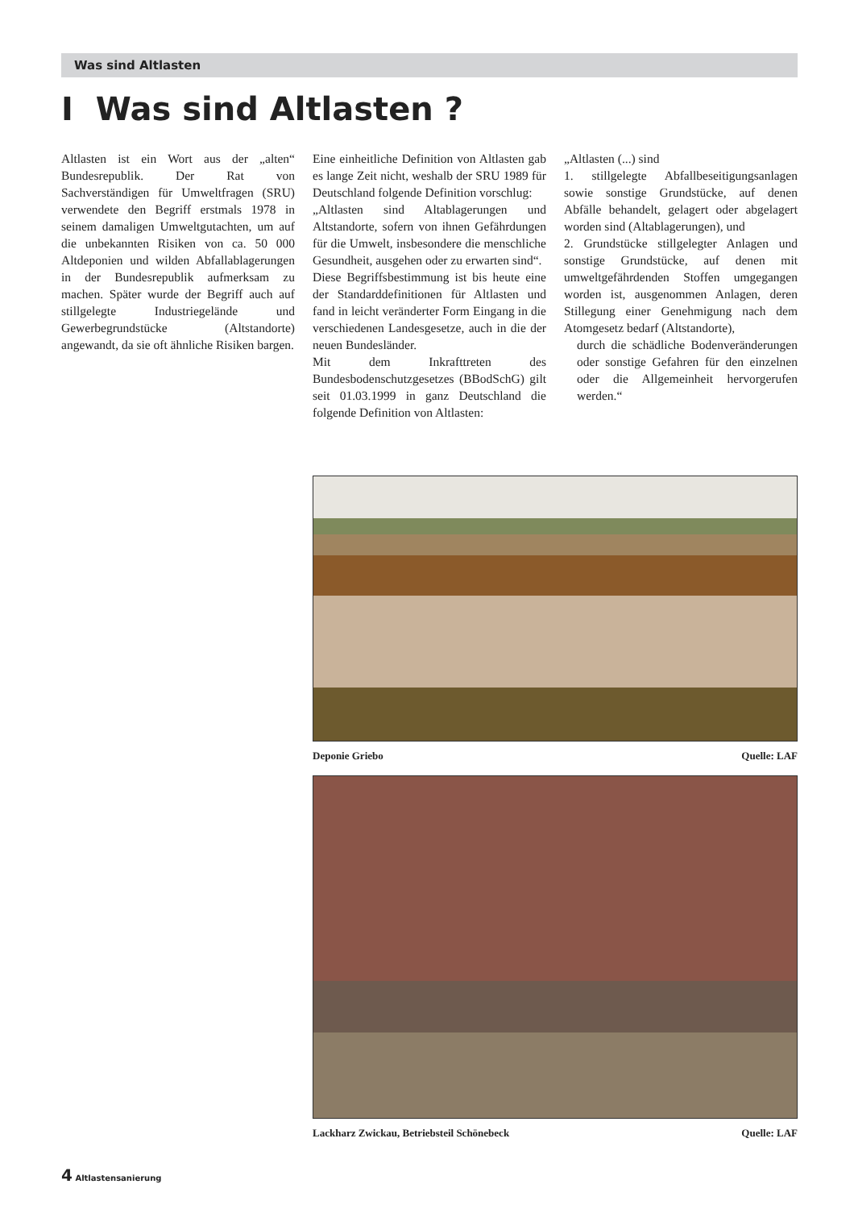Was sind Altlasten
I Was sind Altlasten ?
Altlasten ist ein Wort aus der „alten“ Bundesrepublik. Der Rat von Sachverständigen für Umweltfragen (SRU) verwendete den Begriff erstmals 1978 in seinem damaligen Umweltgutachten, um auf die unbekannten Risiken von ca. 50 000 Altdeponien und wilden Abfallablagerungen in der Bundesrepublik aufmerksam zu machen. Später wurde der Begriff auch auf stillgelegte Industriegelände und Gewerbegrundstücke (Altstandorte) angewandt, da sie oft ähnliche Risiken bargen.
Eine einheitliche Definition von Altlasten gab es lange Zeit nicht, weshalb der SRU 1989 für Deutschland folgende Definition vorschlug:
„Altlasten sind Altablagerungen und Altstandorte, sofern von ihnen Gefährdungen für die Umwelt, insbesondere die menschliche Gesundheit, ausgehen oder zu erwarten sind“.
Diese Begriffsbestimmung ist bis heute eine der Standarddefinitionen für Altlasten und fand in leicht veränderter Form Eingang in die verschiedenen Landesgesetze, auch in die der neuen Bundesländer.
Mit dem Inkrafttreten des Bundesbodenschutzgesetzes (BBodSchG) gilt seit 01.03.1999 in ganz Deutschland die folgende Definition von Altlasten:
„Altlasten (...) sind
1. stillgelegte Abfallbeseitigungsanlagen sowie sonstige Grundstücke, auf denen Abfälle behandelt, gelagert oder abgelagert worden sind (Altablagerungen), und
2. Grundstücke stillgelegter Anlagen und sonstige Grundstücke, auf denen mit umweltgefährdenden Stoffen umgegangen worden ist, ausgenommen Anlagen, deren Stillegung einer Genehmigung nach dem Atomgesetz bedarf (Altstandorte),
durch die schädliche Bodenveränderungen oder sonstige Gefahren für den einzelnen oder die Allgemeinheit hervorgerufen werden.“
Deponie Griebo Quelle: LAF
Lackharz Zwickau, Betriebsteil Schönebeck Quelle: LAF
4 Altlastensanierung